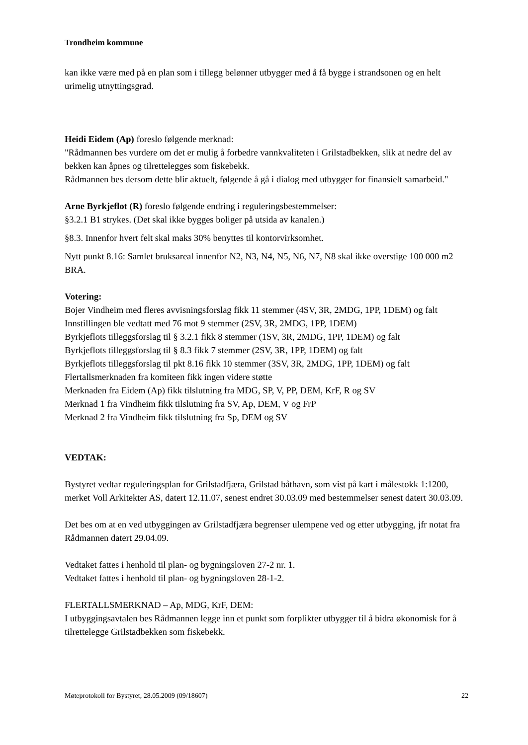Trondheim kommune
kan ikke være med på en plan som i tillegg belønner utbygger med å få bygge i strandsonen og en helt urimelig utnyttingsgrad.
Heidi Eidem (Ap) foreslo følgende merknad:
"Rådmannen bes vurdere om det er mulig å forbedre vannkvaliteten i Grilstadbekken, slik at nedre del av bekken kan åpnes og tilrettelegges som fiskebekk.
Rådmannen bes dersom dette blir aktuelt, følgende å gå i dialog med utbygger for finansielt samarbeid."
Arne Byrkjeflot (R) foreslo følgende endring i reguleringsbestemmelser:
§3.2.1 B1 strykes. (Det skal ikke bygges boliger på utsida av kanalen.)
§8.3. Innenfor hvert felt skal maks 30% benyttes til kontorvirksomhet.
Nytt punkt 8.16: Samlet bruksareal innenfor N2, N3, N4, N5, N6, N7, N8 skal ikke overstige 100 000 m2 BRA.
Votering:
Bojer Vindheim med fleres avvisningsforslag fikk 11 stemmer (4SV, 3R, 2MDG, 1PP, 1DEM) og falt
Innstillingen ble vedtatt med 76 mot 9 stemmer (2SV, 3R, 2MDG, 1PP, 1DEM)
Byrkjeflots tilleggsforslag til § 3.2.1 fikk 8 stemmer (1SV, 3R, 2MDG, 1PP, 1DEM) og falt
Byrkjeflots tilleggsforslag til § 8.3 fikk 7 stemmer (2SV, 3R, 1PP, 1DEM) og falt
Byrkjeflots tilleggsforslag til pkt 8.16 fikk 10 stemmer (3SV, 3R, 2MDG, 1PP, 1DEM) og falt
Flertallsmerknaden fra komiteen fikk ingen videre støtte
Merknaden fra Eidem (Ap) fikk tilslutning fra MDG, SP, V, PP, DEM, KrF, R og SV
Merknad 1 fra Vindheim fikk tilslutning fra SV, Ap, DEM, V og FrP
Merknad 2 fra Vindheim fikk tilslutning fra Sp, DEM og SV
VEDTAK:
Bystyret vedtar reguleringsplan for Grilstadfjæra, Grilstad båthavn, som vist på kart i målestokk 1:1200, merket Voll Arkitekter AS, datert 12.11.07, senest endret 30.03.09 med bestemmelser senest datert 30.03.09.
Det bes om at en ved utbyggingen av Grilstadfjæra begrenser ulempene ved og etter utbygging, jfr notat fra Rådmannen datert 29.04.09.
Vedtaket fattes i henhold til plan- og bygningsloven 27-2 nr. 1.
Vedtaket fattes i henhold til plan- og bygningsloven 28-1-2.
FLERTALLSMERKNAD – Ap, MDG, KrF, DEM:
I utbyggingsavtalen bes Rådmannen legge inn et punkt som forplikter utbygger til å bidra økonomisk for å tilrettelegge Grilstadbekken som fiskebekk.
Møteprotokoll for Bystyret, 28.05.2009 (09/18607) 22